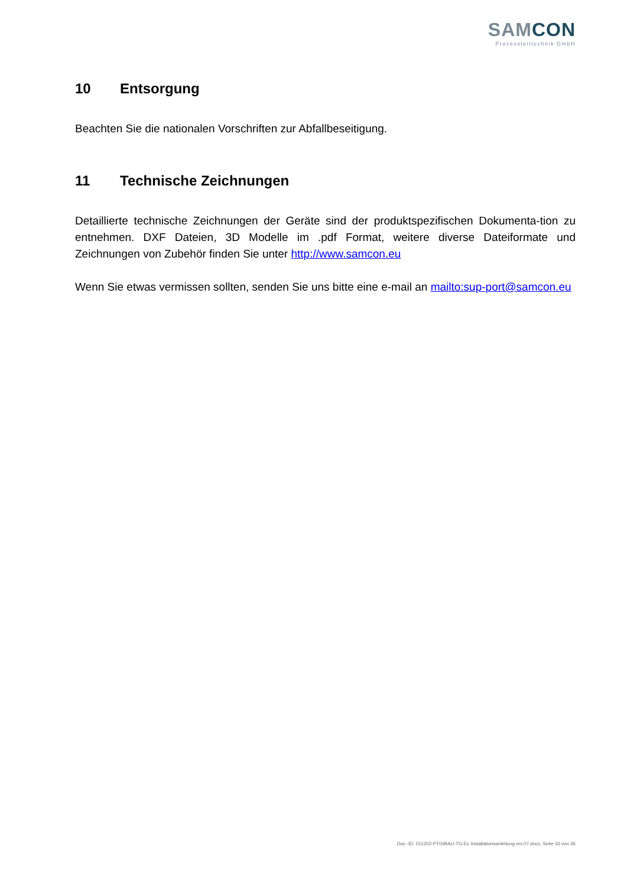SAMCON
Prozessleittechnik GmbH
10 Entsorgung
Beachten Sie die nationalen Vorschriften zur Abfallbeseitigung.
11 Technische Zeichnungen
Detaillierte technische Zeichnungen der Geräte sind der produktspezifischen Dokumenta-tion zu entnehmen. DXF Dateien, 3D Modelle im .pdf Format, weitere diverse Dateiformate und Zeichnungen von Zubehör finden Sie unter http://www.samcon.eu
Wenn Sie etwas vermissen sollten, senden Sie uns bitte eine e-mail an mailto:sup-port@samcon.eu
Doc.-ID: 151203-PT04BAU-TG-Ex Installationsanleitung rev.07.docx, Seite 33 von 36